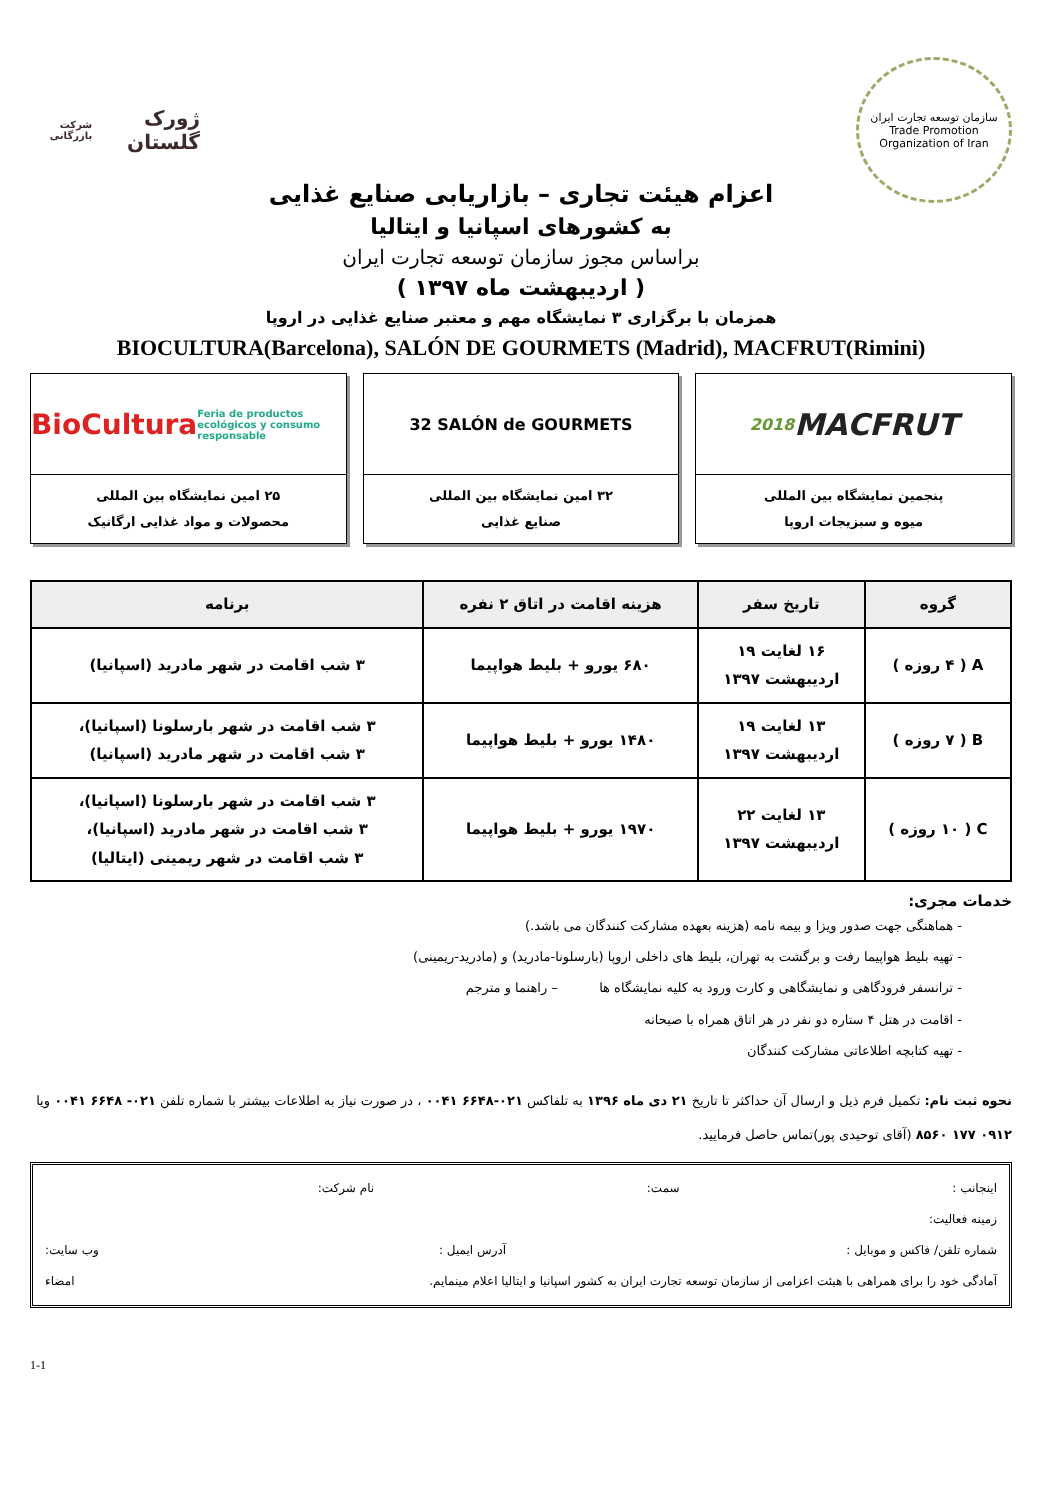سازمان توسعه تجارت ایران
Trade Promotion Organization of Iran
ژورک گلستان
شرکت بازرگانی
اعزام هیئت تجاری – بازاریابی صنایع غذایی
به کشورهای اسپانیا و ایتالیا
براساس مجوز سازمان توسعه تجارت ایران
( اردیبهشت ماه ۱۳۹۷ )
همزمان با برگزاری ۳ نمایشگاه مهم و معتبر صنایع غذایی در اروپا
BIOCULTURA(Barcelona), SALÓN DE GOURMETS (Madrid), MACFRUT(Rimini)
MACFRUT 2018
پنجمین نمایشگاه بین المللی
میوه و سبزیجات اروپا
32 SALÓN de GOURMETS
۳۲ امین نمایشگاه بین المللی
صنایع غذایی
BioCultura Feria de productos ecológicos y consumo responsable
۲۵ امین نمایشگاه بین المللی
محصولات و مواد غذایی ارگانیک
| گروه | تاریخ سفر | هزینه اقامت در اتاق ۲ نفره | برنامه |
| --- | --- | --- | --- |
| A ( ۴ روزه ) | ۱۶ لغایت ۱۹ اردیبهشت ۱۳۹۷ | ۶۸۰ یورو + بلیط هواپیما | ۳ شب اقامت در شهر مادرید (اسپانیا) |
| B ( ۷ روزه ) | ۱۳ لغایت ۱۹ اردیبهشت ۱۳۹۷ | ۱۴۸۰ یورو + بلیط هواپیما | ۳ شب اقامت در شهر بارسلونا (اسپانیا)، ۳ شب اقامت در شهر مادرید (اسپانیا) |
| C ( ۱۰ روزه ) | ۱۳ لغایت ۲۲ اردیبهشت ۱۳۹۷ | ۱۹۷۰ یورو + بلیط هواپیما | ۳ شب اقامت در شهر بارسلونا (اسپانیا)، ۳ شب اقامت در شهر مادرید (اسپانیا)، ۳ شب اقامت در شهر ریمینی (ایتالیا) |
خدمات مجری:
- هماهنگی جهت صدور ویزا و بیمه نامه (هزینه بعهده مشارکت کنندگان می باشد.)
- تهیه بلیط هواپیما رفت و برگشت به تهران، بلیط های داخلی اروپا (بارسلونا-مادرید) و (مادرید-ریمینی)
- ترانسفر فرودگاهی و نمایشگاهی و کارت ورود به کلیه نمایشگاه ها – راهنما و مترجم
- اقامت در هتل ۴ ستاره دو نفر در هر اتاق همراه با صبحانه
- تهیه کتابچه اطلاعاتی مشارکت کنندگان
نحوه ثبت نام: تکمیل فرم ذیل و ارسال آن حداکثر تا تاریخ ۲۱ دی ماه ۱۳۹۶ به تلفاکس ۰۲۱-۶۶۴۸ ۰۰۴۱ ، در صورت نیاز به اطلاعات بیشتر با شماره تلفن ۰۲۱- ۶۶۴۸ ۰۰۴۱ ویا ۰۹۱۲ ۱۷۷ ۸۵۶۰ (آقای توحیدی پور)تماس حاصل فرمایید.
اینجانب : سمت: نام شرکت:
زمینه فعالیت:
شماره تلفن/ فاکس و موبایل : آدرس ایمیل : وب سایت:
آمادگی خود را برای همراهی با هیئت اعزامی از سازمان توسعه تجارت ایران به کشور اسپانیا و ایتالیا اعلام مینمایم. امضاء
1-1